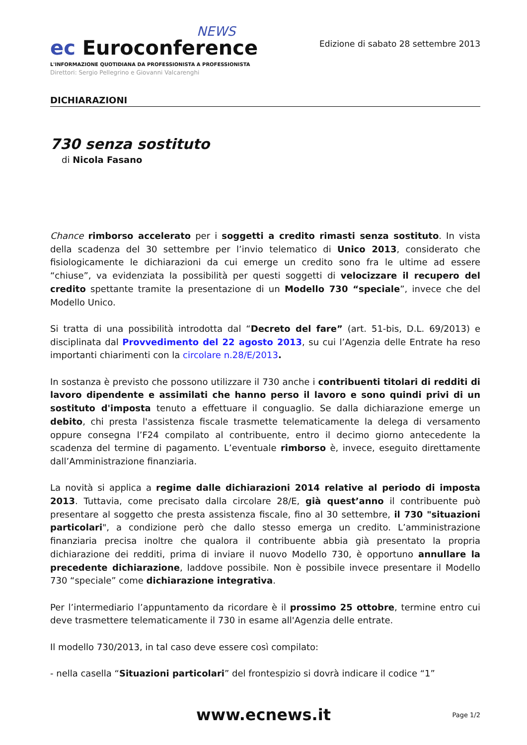NEWS
ec Euroconference
L'INFORMAZIONE QUOTIDIANA DA PROFESSIONISTA A PROFESSIONISTA
Direttori: Sergio Pellegrino e Giovanni Valcarenghi
Edizione di sabato 28 settembre 2013
DICHIARAZIONI
730 senza sostituto
di Nicola Fasano
Chance rimborso accelerato per i soggetti a credito rimasti senza sostituto. In vista della scadenza del 30 settembre per l’invio telematico di Unico 2013, considerato che fisiologicamente le dichiarazioni da cui emerge un credito sono fra le ultime ad essere “chiuse”, va evidenziata la possibilità per questi soggetti di velocizzare il recupero del credito spettante tramite la presentazione di un Modello 730 “speciale”, invece che del Modello Unico.
Si tratta di una possibilità introdotta dal “Decreto del fare” (art. 51-bis, D.L. 69/2013) e disciplinata dal Provvedimento del 22 agosto 2013, su cui l’Agenzia delle Entrate ha reso importanti chiarimenti con la circolare n.28/E/2013.
In sostanza è previsto che possono utilizzare il 730 anche i contribuenti titolari di redditi di lavoro dipendente e assimilati che hanno perso il lavoro e sono quindi privi di un sostituto d'imposta tenuto a effettuare il conguaglio. Se dalla dichiarazione emerge un debito, chi presta l'assistenza fiscale trasmette telematicamente la delega di versamento oppure consegna l’F24 compilato al contribuente, entro il decimo giorno antecedente la scadenza del termine di pagamento. L’eventuale rimborso è, invece, eseguito direttamente dall’Amministrazione finanziaria.
La novità si applica a regime dalle dichiarazioni 2014 relative al periodo di imposta 2013. Tuttavia, come precisato dalla circolare 28/E, già quest’anno il contribuente può presentare al soggetto che presta assistenza fiscale, fino al 30 settembre, il 730 "situazioni particolari", a condizione però che dallo stesso emerga un credito. L’amministrazione finanziaria precisa inoltre che qualora il contribuente abbia già presentato la propria dichiarazione dei redditi, prima di inviare il nuovo Modello 730, è opportuno annullare la precedente dichiarazione, laddove possibile. Non è possibile invece presentare il Modello 730 “speciale” come dichiarazione integrativa.
Per l’intermediario l’appuntamento da ricordare è il prossimo 25 ottobre, termine entro cui deve trasmettere telematicamente il 730 in esame all'Agenzia delle entrate.
Il modello 730/2013, in tal caso deve essere così compilato:
- nella casella “Situazioni particolari” del frontespizio si dovrà indicare il codice “1”
www.ecnews.it Page 1/2